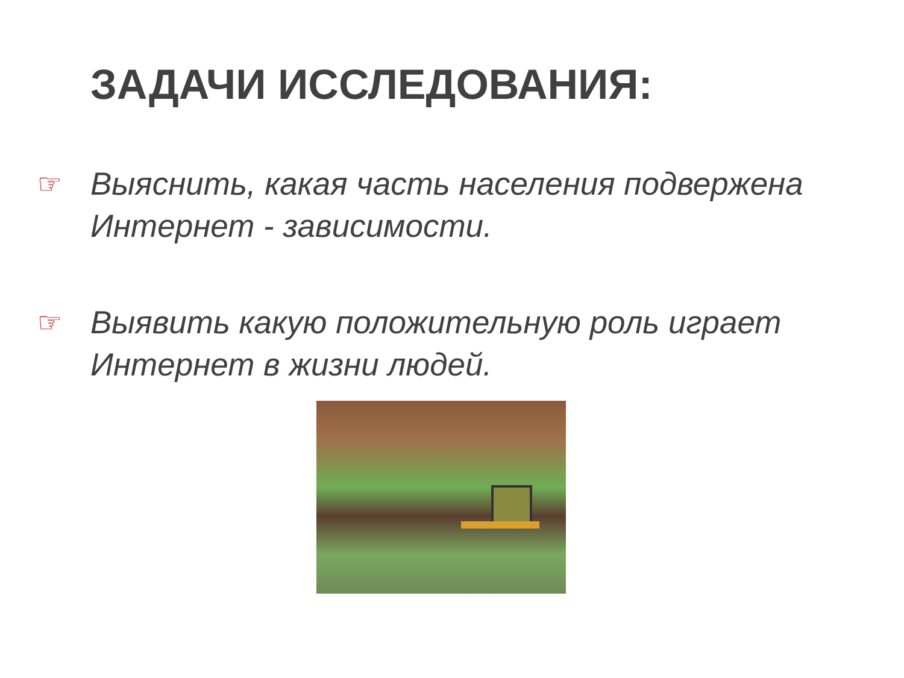ЗАДАЧИ ИССЛЕДОВАНИЯ:
☞ Выяснить, какая часть населения подвержена Интернет - зависимости.
☞ Выявить какую положительную роль играет Интернет в жизни людей.